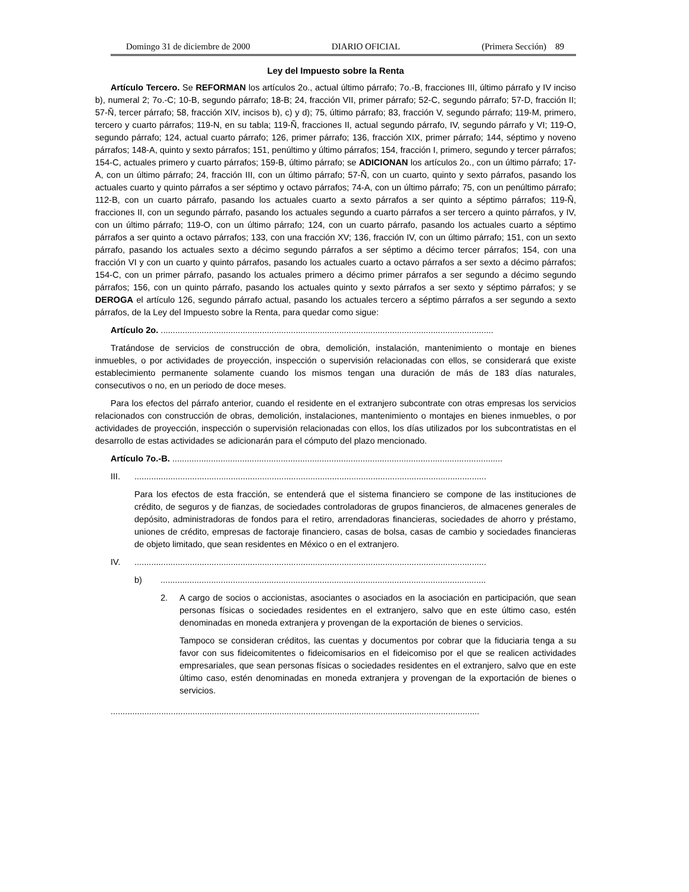Domingo 31 de diciembre de 2000 DIARIO OFICIAL (Primera Sección) 89
Ley del Impuesto sobre la Renta
Artículo Tercero. Se REFORMAN los artículos 2o., actual último párrafo; 7o.-B, fracciones III, último párrafo y IV inciso b), numeral 2; 7o.-C; 10-B, segundo párrafo; 18-B; 24, fracción VII, primer párrafo; 52-C, segundo párrafo; 57-D, fracción II; 57-Ñ, tercer párrafo; 58, fracción XIV, incisos b), c) y d); 75, último párrafo; 83, fracción V, segundo párrafo; 119-M, primero, tercero y cuarto párrafos; 119-N, en su tabla; 119-Ñ, fracciones II, actual segundo párrafo, IV, segundo párrafo y VI; 119-O, segundo párrafo; 124, actual cuarto párrafo; 126, primer párrafo; 136, fracción XIX, primer párrafo; 144, séptimo y noveno párrafos; 148-A, quinto y sexto párrafos; 151, penúltimo y último párrafos; 154, fracción I, primero, segundo y tercer párrafos; 154-C, actuales primero y cuarto párrafos; 159-B, último párrafo; se ADICIONAN los artículos 2o., con un último párrafo; 17-A, con un último párrafo; 24, fracción III, con un último párrafo; 57-Ñ, con un cuarto, quinto y sexto párrafos, pasando los actuales cuarto y quinto párrafos a ser séptimo y octavo párrafos; 74-A, con un último párrafo; 75, con un penúltimo párrafo; 112-B, con un cuarto párrafo, pasando los actuales cuarto a sexto párrafos a ser quinto a séptimo párrafos; 119-Ñ, fracciones II, con un segundo párrafo, pasando los actuales segundo a cuarto párrafos a ser tercero a quinto párrafos, y IV, con un último párrafo; 119-O, con un último párrafo; 124, con un cuarto párrafo, pasando los actuales cuarto a séptimo párrafos a ser quinto a octavo párrafos; 133, con una fracción XV; 136, fracción IV, con un último párrafo; 151, con un sexto párrafo, pasando los actuales sexto a décimo segundo párrafos a ser séptimo a décimo tercer párrafos; 154, con una fracción VI y con un cuarto y quinto párrafos, pasando los actuales cuarto a octavo párrafos a ser sexto a décimo párrafos; 154-C, con un primer párrafo, pasando los actuales primero a décimo primer párrafos a ser segundo a décimo segundo párrafos; 156, con un quinto párrafo, pasando los actuales quinto y sexto párrafos a ser sexto y séptimo párrafos; y se DEROGA el artículo 126, segundo párrafo actual, pasando los actuales tercero a séptimo párrafos a ser segundo a sexto párrafos, de la Ley del Impuesto sobre la Renta, para quedar como sigue:
Artículo 2o. ..........................................................................................................................................
Tratándose de servicios de construcción de obra, demolición, instalación, mantenimiento o montaje en bienes inmuebles, o por actividades de proyección, inspección o supervisión relacionadas con ellos, se considerará que existe establecimiento permanente solamente cuando los mismos tengan una duración de más de 183 días naturales, consecutivos o no, en un periodo de doce meses.
Para los efectos del párrafo anterior, cuando el residente en el extranjero subcontrate con otras empresas los servicios relacionados con construcción de obras, demolición, instalaciones, mantenimiento o montajes en bienes inmuebles, o por actividades de proyección, inspección o supervisión relacionadas con ellos, los días utilizados por los subcontratistas en el desarrollo de estas actividades se adicionarán para el cómputo del plazo mencionado.
Artículo 7o.-B. .........................................................................................................................................
III...................................................................................................................................................
Para los efectos de esta fracción, se entenderá que el sistema financiero se compone de las instituciones de crédito, de seguros y de fianzas, de sociedades controladoras de grupos financieros, de almacenes generales de depósito, administradoras de fondos para el retiro, arrendadoras financieras, sociedades de ahorro y préstamo, uniones de crédito, empresas de factoraje financiero, casas de bolsa, casas de cambio y sociedades financieras de objeto limitado, que sean residentes en México o en el extranjero.
IV...................................................................................................................................................
b).......................................................................................................................................
2. A cargo de socios o accionistas, asociantes o asociados en la asociación en participación, que sean personas físicas o sociedades residentes en el extranjero, salvo que en este último caso, estén denominadas en moneda extranjera y provengan de la exportación de bienes o servicios.
Tampoco se consideran créditos, las cuentas y documentos por cobrar que la fiduciaria tenga a su favor con sus fideicomitentes o fideicomisarios en el fideicomiso por el que se realicen actividades empresariales, que sean personas físicas o sociedades residentes en el extranjero, salvo que en este último caso, estén denominadas en moneda extranjera y provengan de la exportación de bienes o servicios.
.........................................................................................................................................................